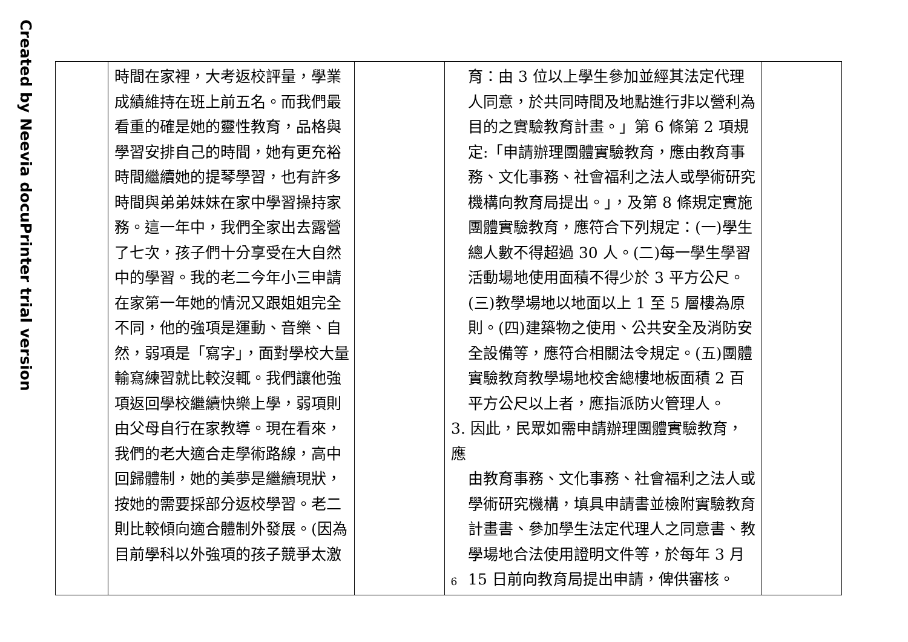Created by Neevia docuPrinter trial version
| | 時間在家裡，大考返校評量，學業成績維持在班上前五名。而我們最看重的確是她的靈性教育，品格與學習安排自己的時間，她有更充裕時間繼續她的提琴學習，也有許多時間與弟弟妹妹在家中學習操持家務。這一年中，我們全家出去露營了七次，孩子們十分享受在大自然中的學習。我的老二今年小三申請在家第一年她的情況又跟姐姐完全不同，他的強項是運動、音樂、自然，弱項是「寫字」，面對學校大量輸寫練習就比較沒輒。我們讓他強項返回學校繼續快樂上學，弱項則由父母自行在家教導。現在看來，我們的老大適合走學術路線，高中回歸體制，她的美夢是繼續現狀，按她的需要採部分返校學習。老二則比較傾向適合體制外發展。(因為目前學科以外強項的孩子競爭太激 | | 育：由 3 位以上學生參加並經其法定代理人同意，於共同時間及地點進行非以營利為目的之實驗教育計畫。」第 6 條第 2 項規定:「申請辦理團體實驗教育，應由教育事務、文化事務、社會福利之法人或學術研究機構向教育局提出。」，及第 8 條規定實施團體實驗教育，應符合下列規定：(一)學生總人數不得超過 30 人。(二)每一學生學習活動場地使用面積不得少於 3 平方公尺。(三)教學場地以地面以上 1 至 5 層樓為原則。(四)建築物之使用、公共安全及消防安全設備等，應符合相關法令規定。(五)團體實驗教育教學場地校舍總樓地板面積 2 百平方公尺以上者，應指派防火管理人。 3. 因此，民眾如需申請辦理團體實驗教育，應 由教育事務、文化事務、社會福利之法人或學術研究機構，填具申請書並檢附實驗教育計畫書、參加學生法定代理人之同意書、教學場地合法使用證明文件等，於每年 3 月 15 日前向教育局提出申請，俾供審核。 | |
6